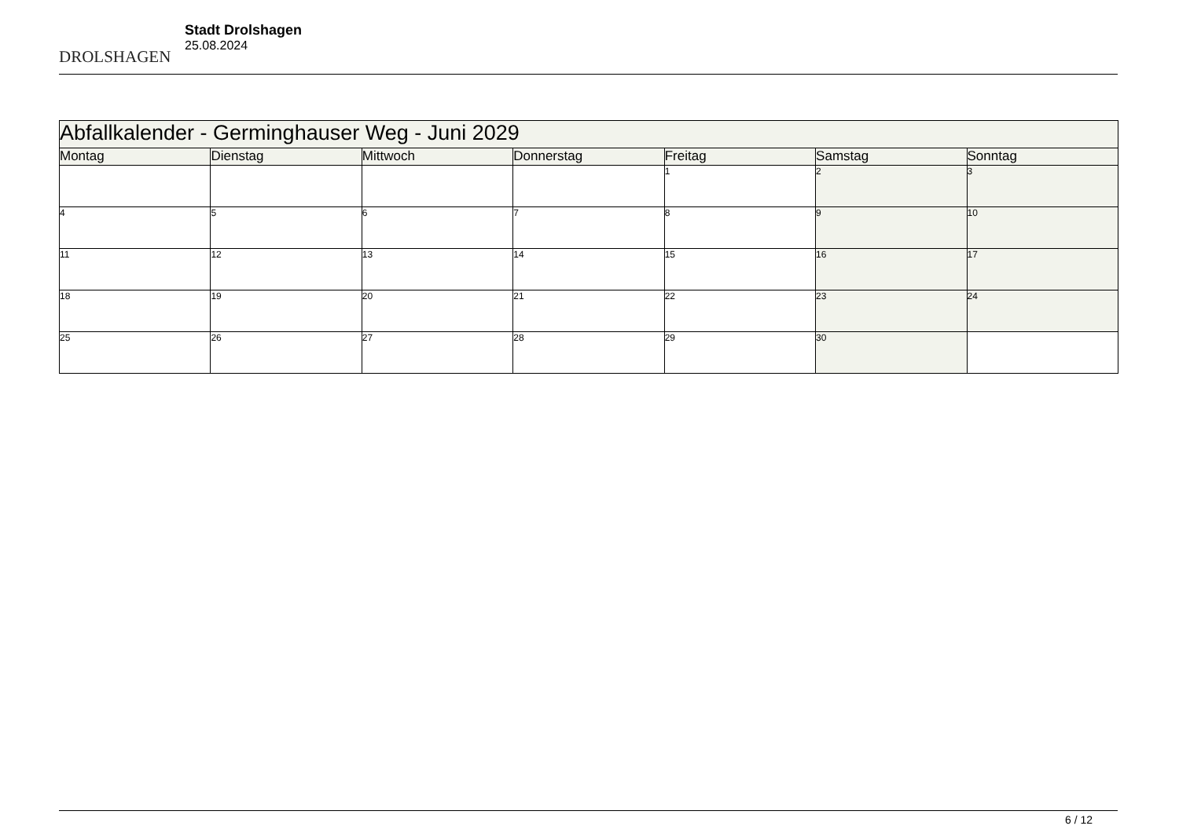DROLSHAGEN
Stadt Drolshagen
25.08.2024
| Abfallkalender - Germinghauser Weg - Juni 2029 | | | | | | |
| --- | --- | --- | --- | --- | --- | --- |
| Montag | Dienstag | Mittwoch | Donnerstag | Freitag | Samstag | Sonntag |
| | | | | 1 | 2 | 3 |
| 4 | 5 | 6 | 7 | 8 | 9 | 10 |
| 11 | 12 | 13 | 14 | 15 | 16 | 17 |
| 18 | 19 | 20 | 21 | 22 | 23 | 24 |
| 25 | 26 | 27 | 28 | 29 | 30 | |
6 / 12